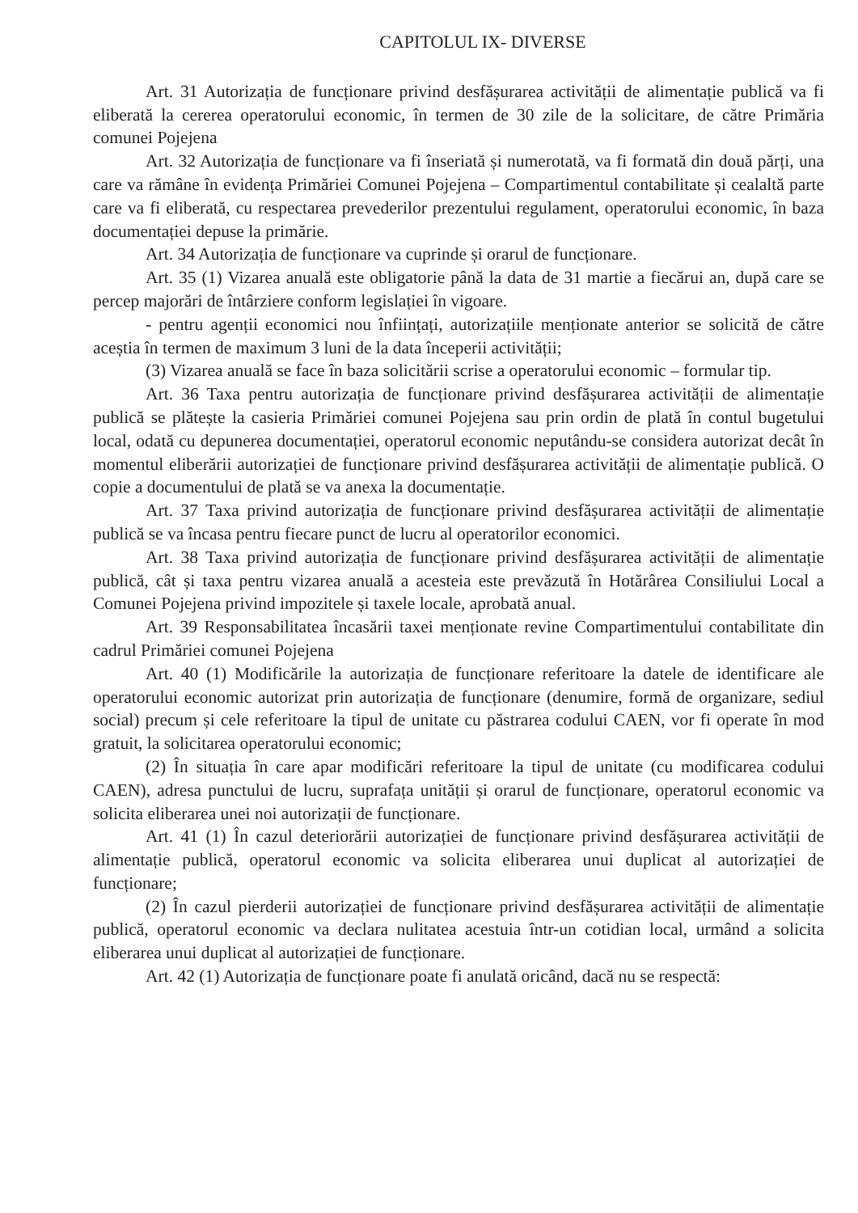CAPITOLUL IX- DIVERSE
Art. 31 Autorizația de funcționare privind desfășurarea activității de alimentație publică va fi eliberată la cererea operatorului economic, în termen de 30 zile de la solicitare, de către Primăria comunei Pojejena
Art. 32 Autorizația de funcționare va fi înseriată și numerotată, va fi formată din două părți, una care va rămâne în evidența Primăriei Comunei Pojejena – Compartimentul contabilitate și cealaltă parte care va fi eliberată, cu respectarea prevederilor prezentului regulament, operatorului economic, în baza documentației depuse la primărie.
Art. 34 Autorizația de funcționare va cuprinde și orarul de funcționare.
Art. 35 (1) Vizarea anuală este obligatorie până la data de 31 martie a fiecărui an, după care se percep majorări de întârziere conform legislației în vigoare.
- pentru agenții economici nou înființați, autorizațiile menționate anterior se solicită de către aceștia în termen de maximum 3 luni de la data începerii activității;
(3) Vizarea anuală se face în baza solicitării scrise a operatorului economic – formular tip.
Art. 36 Taxa pentru autorizația de funcționare privind desfășurarea activității de alimentație publică se plătește la casieria Primăriei comunei Pojejena sau prin ordin de plată în contul bugetului local, odată cu depunerea documentației, operatorul economic neputându-se considera autorizat decât în momentul eliberării autorizației de funcționare privind desfășurarea activității de alimentație publică. O copie a documentului de plată se va anexa la documentație.
Art. 37 Taxa privind autorizația de funcționare privind desfășurarea activității de alimentație publică se va încasa pentru fiecare punct de lucru al operatorilor economici.
Art. 38 Taxa privind autorizația de funcționare privind desfășurarea activității de alimentație publică, cât și taxa pentru vizarea anuală a acesteia este prevăzută în Hotărârea Consiliului Local a Comunei Pojejena privind impozitele și taxele locale, aprobată anual.
Art. 39 Responsabilitatea încasării taxei menționate revine Compartimentului contabilitate din cadrul Primăriei comunei Pojejena
Art. 40 (1) Modificările la autorizația de funcționare referitoare la datele de identificare ale operatorului economic autorizat prin autorizația de funcționare (denumire, formă de organizare, sediul social) precum și cele referitoare la tipul de unitate cu păstrarea codului CAEN, vor fi operate în mod gratuit, la solicitarea operatorului economic;
(2) În situația în care apar modificări referitoare la tipul de unitate (cu modificarea codului CAEN), adresa punctului de lucru, suprafața unității și orarul de funcționare, operatorul economic va solicita eliberarea unei noi autorizații de funcționare.
Art. 41 (1) În cazul deteriorării autorizației de funcționare privind desfășurarea activității de alimentație publică, operatorul economic va solicita eliberarea unui duplicat al autorizației de funcționare;
(2) În cazul pierderii autorizației de funcționare privind desfășurarea activității de alimentație publică, operatorul economic va declara nulitatea acestuia într-un cotidian local, urmând a solicita eliberarea unui duplicat al autorizației de funcționare.
Art. 42 (1) Autorizația de funcționare poate fi anulată oricând, dacă nu se respectă: